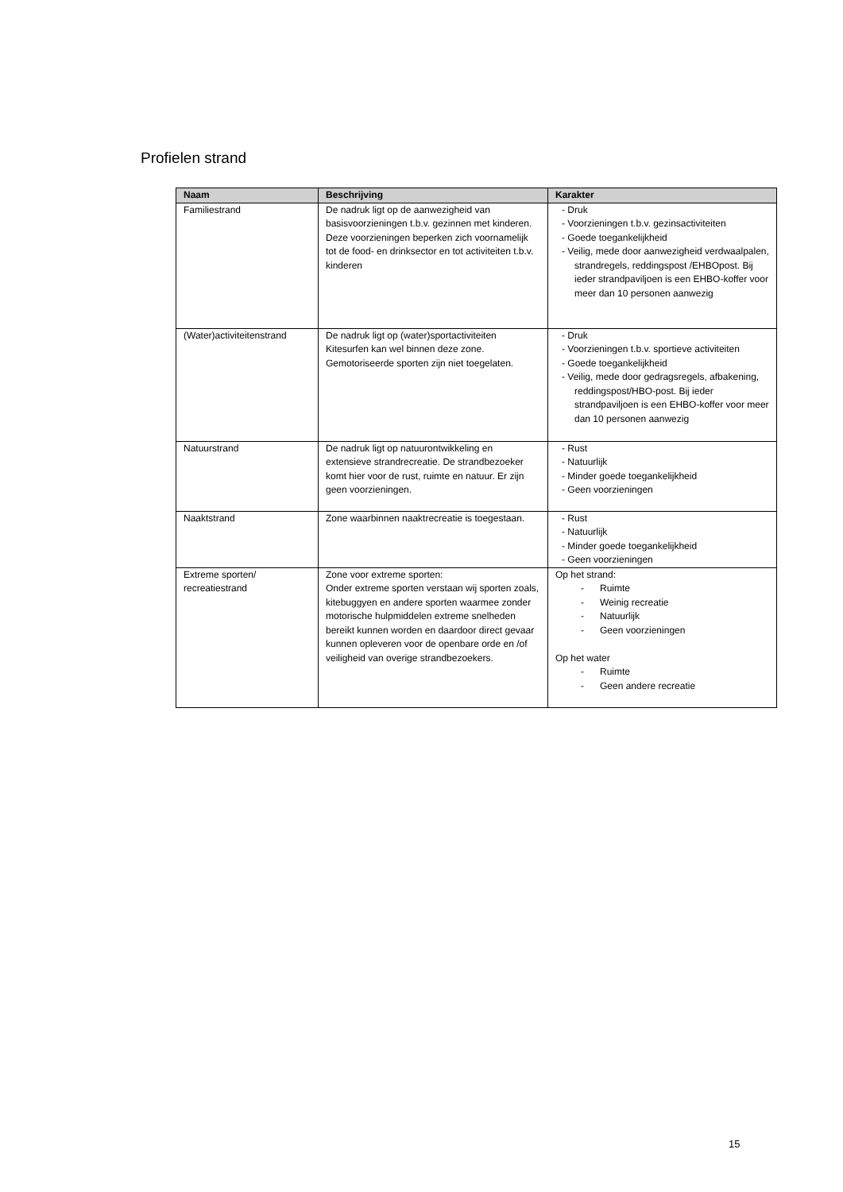Profielen strand
| Naam | Beschrijving | Karakter |
| --- | --- | --- |
| Familiestrand | De nadruk ligt op de aanwezigheid van basisvoorzieningen t.b.v. gezinnen met kinderen. Deze voorzieningen beperken zich voornamelijk tot de food- en drinksector en tot activiteiten t.b.v. kinderen | - Druk - Voorzieningen t.b.v. gezinsactiviteiten - Goede toegankelijkheid - Veilig, mede door aanwezigheid verdwaalpalen, strandregels, reddingspost /EHBOpost. Bij ieder strandpaviljoen is een EHBO-koffer voor meer dan 10 personen aanwezig |
| (Water)activiteitenstrand | De nadruk ligt op (water)sportactiviteiten Kitesurfen kan wel binnen deze zone. Gemotoriseerde sporten zijn niet toegelaten. | - Druk - Voorzieningen t.b.v. sportieve activiteiten - Goede toegankelijkheid - Veilig, mede door gedragsregels, afbakening, reddingspost/HBO-post. Bij ieder strandpaviljoen is een EHBO-koffer voor meer dan 10 personen aanwezig |
| Natuurstrand | De nadruk ligt op natuurontwikkeling en extensieve strandrecreatie. De strandbezoeker komt hier voor de rust, ruimte en natuur. Er zijn geen voorzieningen. | - Rust - Natuurlijk - Minder goede toegankelijkheid - Geen voorzieningen |
| Naaktstrand | Zone waarbinnen naaktrecreatie is toegestaan. | - Rust - Natuurlijk - Minder goede toegankelijkheid - Geen voorzieningen |
| Extreme sporten/ recreatiestrand | Zone voor extreme sporten: Onder extreme sporten verstaan wij sporten zoals, kitebuggyen en andere sporten waarmee zonder motorische hulpmiddelen extreme snelheden bereikt kunnen worden en daardoor direct gevaar kunnen opleveren voor de openbare orde en /of veiligheid van overige strandbezoekers. | Op het strand: - Ruimte - Weinig recreatie - Natuurlijk - Geen voorzieningen Op het water - Ruimte - Geen andere recreatie |
15